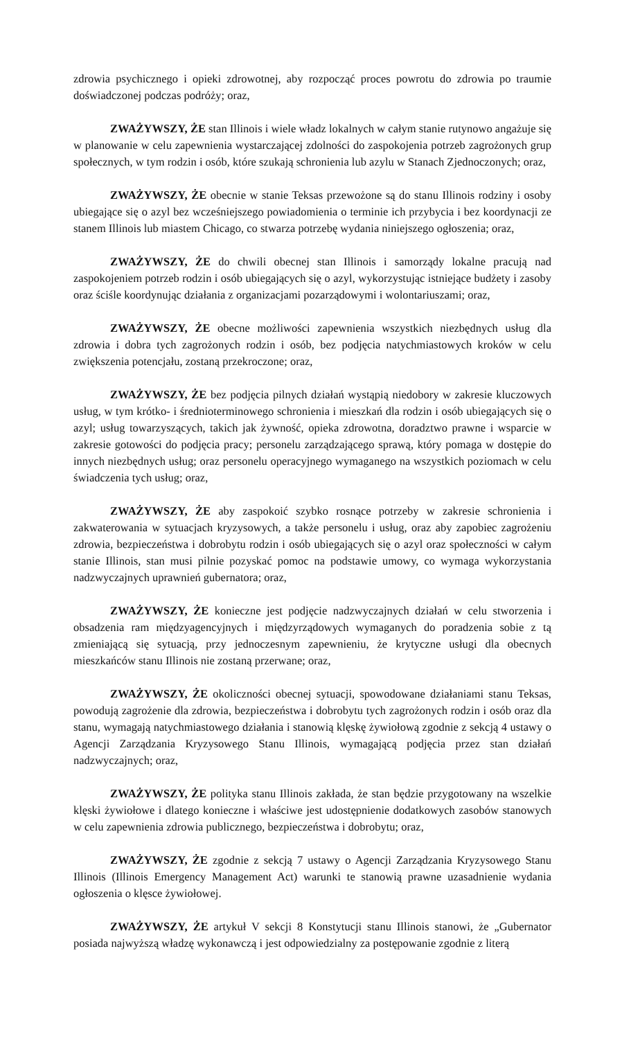zdrowia psychicznego i opieki zdrowotnej, aby rozpocząć proces powrotu do zdrowia po traumie doświadczonej podczas podróży; oraz,
ZWAŻYWSZY, ŻE stan Illinois i wiele władz lokalnych w całym stanie rutynowo angażuje się w planowanie w celu zapewnienia wystarczającej zdolności do zaspokojenia potrzeb zagrożonych grup społecznych, w tym rodzin i osób, które szukają schronienia lub azylu w Stanach Zjednoczonych; oraz,
ZWAŻYWSZY, ŻE obecnie w stanie Teksas przewożone są do stanu Illinois rodziny i osoby ubiegające się o azyl bez wcześniejszego powiadomienia o terminie ich przybycia i bez koordynacji ze stanem Illinois lub miastem Chicago, co stwarza potrzebę wydania niniejszego ogłoszenia; oraz,
ZWAŻYWSZY, ŻE do chwili obecnej stan Illinois i samorządy lokalne pracują nad zaspokojeniem potrzeb rodzin i osób ubiegających się o azyl, wykorzystując istniejące budżety i zasoby oraz ściśle koordynując działania z organizacjami pozarządowymi i wolontariuszami; oraz,
ZWAŻYWSZY, ŻE obecne możliwości zapewnienia wszystkich niezbędnych usług dla zdrowia i dobra tych zagrożonych rodzin i osób, bez podjęcia natychmiastowych kroków w celu zwiększenia potencjału, zostaną przekroczone; oraz,
ZWAŻYWSZY, ŻE bez podjęcia pilnych działań wystąpią niedobory w zakresie kluczowych usług, w tym krótko- i średnioterminowego schronienia i mieszkań dla rodzin i osób ubiegających się o azyl; usług towarzyszących, takich jak żywność, opieka zdrowotna, doradztwo prawne i wsparcie w zakresie gotowości do podjęcia pracy; personelu zarządzającego sprawą, który pomaga w dostępie do innych niezbędnych usług; oraz personelu operacyjnego wymaganego na wszystkich poziomach w celu świadczenia tych usług; oraz,
ZWAŻYWSZY, ŻE aby zaspokoić szybko rosnące potrzeby w zakresie schronienia i zakwaterowania w sytuacjach kryzysowych, a także personelu i usług, oraz aby zapobiec zagrożeniu zdrowia, bezpieczeństwa i dobrobytu rodzin i osób ubiegających się o azyl oraz społeczności w całym stanie Illinois, stan musi pilnie pozyskać pomoc na podstawie umowy, co wymaga wykorzystania nadzwyczajnych uprawnień gubernatora; oraz,
ZWAŻYWSZY, ŻE konieczne jest podjęcie nadzwyczajnych działań w celu stworzenia i obsadzenia ram międzyagencyjnych i międzyrządowych wymaganych do poradzenia sobie z tą zmieniającą się sytuacją, przy jednoczesnym zapewnieniu, że krytyczne usługi dla obecnych mieszkańców stanu Illinois nie zostaną przerwane; oraz,
ZWAŻYWSZY, ŻE okoliczności obecnej sytuacji, spowodowane działaniami stanu Teksas, powodują zagrożenie dla zdrowia, bezpieczeństwa i dobrobytu tych zagrożonych rodzin i osób oraz dla stanu, wymagają natychmiastowego działania i stanowią klęskę żywiołową zgodnie z sekcją 4 ustawy o Agencji Zarządzania Kryzysowego Stanu Illinois, wymagającą podjęcia przez stan działań nadzwyczajnych; oraz,
ZWAŻYWSZY, ŻE polityka stanu Illinois zakłada, że stan będzie przygotowany na wszelkie klęski żywiołowe i dlatego konieczne i właściwe jest udostępnienie dodatkowych zasobów stanowych w celu zapewnienia zdrowia publicznego, bezpieczeństwa i dobrobytu; oraz,
ZWAŻYWSZY, ŻE zgodnie z sekcją 7 ustawy o Agencji Zarządzania Kryzysowego Stanu Illinois (Illinois Emergency Management Act) warunki te stanowią prawne uzasadnienie wydania ogłoszenia o klęsce żywiołowej.
ZWAŻYWSZY, ŻE artykuł V sekcji 8 Konstytucji stanu Illinois stanowi, że „Gubernator posiada najwyższą władzę wykonawczą i jest odpowiedzialny za postępowanie zgodnie z literą